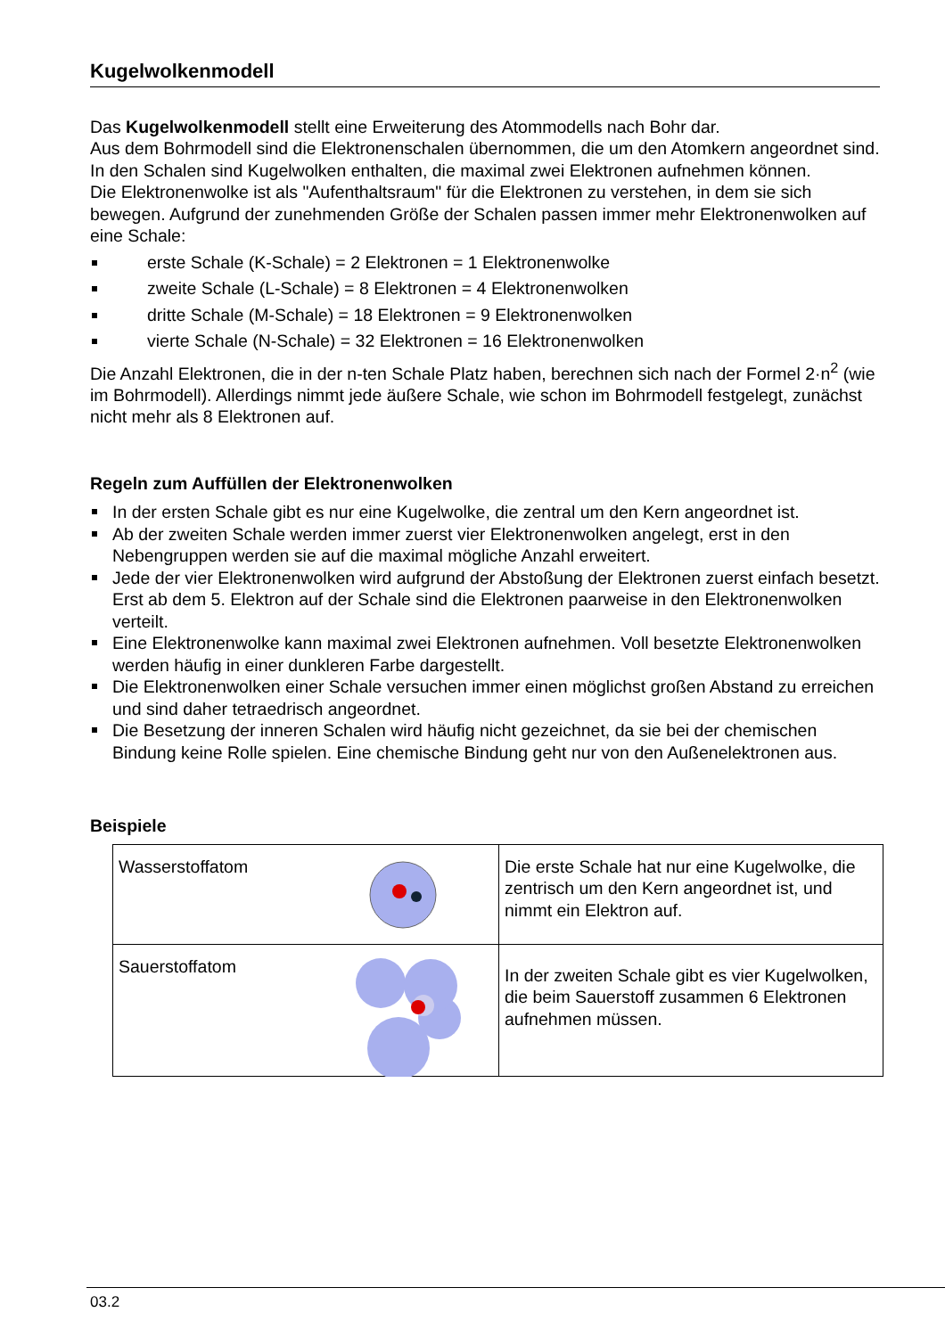Kugelwolkenmodell
Das Kugelwolkenmodell stellt eine Erweiterung des Atommodells nach Bohr dar.
Aus dem Bohrmodell sind die Elektronenschalen übernommen, die um den Atomkern angeordnet sind. In den Schalen sind Kugelwolken enthalten, die maximal zwei Elektronen aufnehmen können.
Die Elektronenwolke ist als "Aufenthaltsraum" für die Elektronen zu verstehen, in dem sie sich bewegen. Aufgrund der zunehmenden Größe der Schalen passen immer mehr Elektronenwolken auf eine Schale:
erste Schale (K-Schale) = 2 Elektronen = 1 Elektronenwolke
zweite Schale (L-Schale) = 8 Elektronen = 4 Elektronenwolken
dritte Schale (M-Schale) = 18 Elektronen = 9 Elektronenwolken
vierte Schale (N-Schale) = 32 Elektronen = 16 Elektronenwolken
Die Anzahl Elektronen, die in der n-ten Schale Platz haben, berechnen sich nach der Formel 2·n<sup>2</sup> (wie im Bohrmodell). Allerdings nimmt jede äußere Schale, wie schon im Bohrmodell festgelegt, zunächst nicht mehr als 8 Elektronen auf.
Regeln zum Auffüllen der Elektronenwolken
In der ersten Schale gibt es nur eine Kugelwolke, die zentral um den Kern angeordnet ist.
Ab der zweiten Schale werden immer zuerst vier Elektronenwolken angelegt, erst in den Nebengruppen werden sie auf die maximal mögliche Anzahl erweitert.
Jede der vier Elektronenwolken wird aufgrund der Abstoßung der Elektronen zuerst einfach besetzt. Erst ab dem 5. Elektron auf der Schale sind die Elektronen paarweise in den Elektronenwolken verteilt.
Eine Elektronenwolke kann maximal zwei Elektronen aufnehmen. Voll besetzte Elektronenwolken werden häufig in einer dunkleren Farbe dargestellt.
Die Elektronenwolken einer Schale versuchen immer einen möglichst großen Abstand zu erreichen und sind daher tetraedrisch angeordnet.
Die Besetzung der inneren Schalen wird häufig nicht gezeichnet, da sie bei der chemischen Bindung keine Rolle spielen. Eine chemische Bindung geht nur von den Außenelektronen aus.
Beispiele
| Wasserstoffatom | Die erste Schale hat nur eine Kugelwolke, die zentrisch um den Kern angeordnet ist, und nimmt ein Elektron auf. |
| Sauerstoffatom | In der zweiten Schale gibt es vier Kugelwolken, die beim Sauerstoff zusammen 6 Elektronen aufnehmen müssen. |
03.2